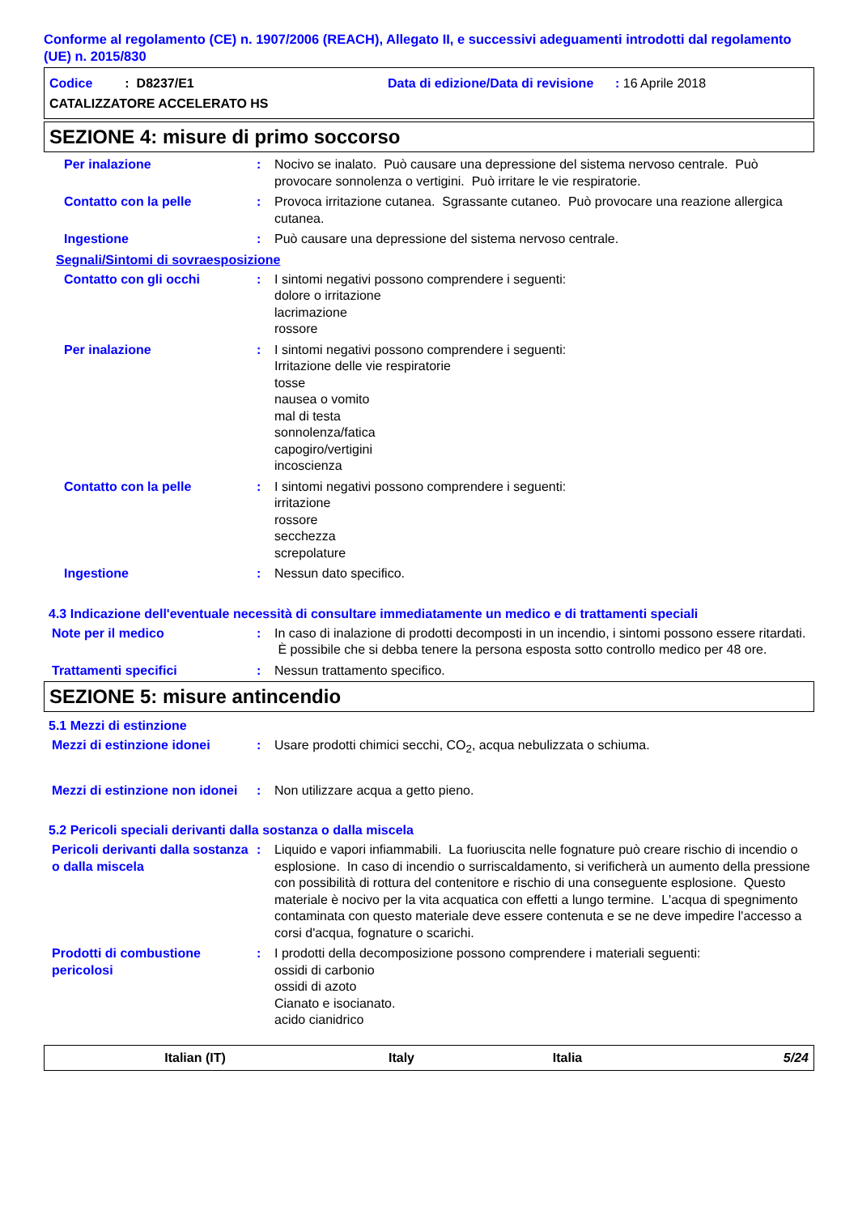Conforme al regolamento (CE) n. 1907/2006 (REACH), Allegato II, e successivi adeguamenti introdotti dal regolamento (UE) n. 2015/830
Codice : D8237/E1 Data di edizione/Data di revisione : 16 Aprile 2018
CATALIZZATORE ACCELERATO HS
SEZIONE 4: misure di primo soccorso
Per inalazione : Nocivo se inalato. Può causare una depressione del sistema nervoso centrale. Può provocare sonnolenza o vertigini. Può irritare le vie respiratorie.
Contatto con la pelle : Provoca irritazione cutanea. Sgrassante cutaneo. Può provocare una reazione allergica cutanea.
Ingestione : Può causare una depressione del sistema nervoso centrale.
Segnali/Sintomi di sovraesposizione
Contatto con gli occhi : I sintomi negativi possono comprendere i seguenti:
dolore o irritazione
lacrimazione
rossore
Per inalazione : I sintomi negativi possono comprendere i seguenti:
Irritazione delle vie respiratorie
tosse
nausea o vomito
mal di testa
sonnolenza/fatica
capogiro/vertigini
incoscienza
Contatto con la pelle : I sintomi negativi possono comprendere i seguenti:
irritazione
rossore
secchezza
screpolature
Ingestione : Nessun dato specifico.
4.3 Indicazione dell'eventuale necessità di consultare immediatamente un medico e di trattamenti speciali
Note per il medico : In caso di inalazione di prodotti decomposti in un incendio, i sintomi possono essere ritardati. È possibile che si debba tenere la persona esposta sotto controllo medico per 48 ore.
Trattamenti specifici : Nessun trattamento specifico.
SEZIONE 5: misure antincendio
5.1 Mezzi di estinzione
Mezzi di estinzione idonei : Usare prodotti chimici secchi, CO<sub>2</sub>, acqua nebulizzata o schiuma.
Mezzi di estinzione non idonei
: Non utilizzare acqua a getto pieno.
5.2 Pericoli speciali derivanti dalla sostanza o dalla miscela
Pericoli derivanti dalla sostanza o dalla miscela
: Liquido e vapori infiammabili. La fuoriuscita nelle fognature può creare rischio di incendio o esplosione. In caso di incendio o surriscaldamento, si verificherà un aumento della pressione con possibilità di rottura del contenitore e rischio di una conseguente esplosione. Questo materiale è nocivo per la vita acquatica con effetti a lungo termine. L'acqua di spegnimento contaminata con questo materiale deve essere contenuta e se ne deve impedire l'accesso a corsi d'acqua, fognature o scarichi.
Prodotti di combustione pericolosi
: I prodotti della decomposizione possono comprendere i materiali seguenti:
ossidi di carbonio
ossidi di azoto
Cianato e isocianato.
acido cianidrico
Italian (IT) Italy Italia 5/24